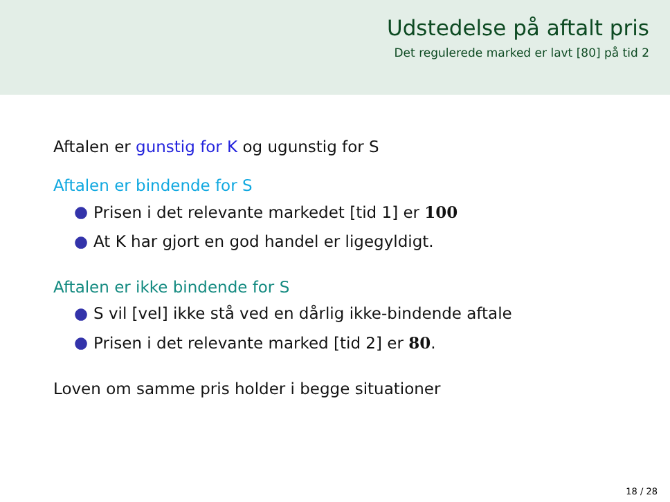Udstedelse på aftalt pris
Det regulerede marked er lavt [80] på tid 2
Aftalen er gunstig for K og ugunstig for S
Aftalen er bindende for S
● Prisen i det relevante markedet [tid 1] er 100
● At K har gjort en god handel er ligegyldigt.
Aftalen er ikke bindende for S
● S vil [vel] ikke stå ved en dårlig ikke-bindende aftale
● Prisen i det relevante marked [tid 2] er 80.
Loven om samme pris holder i begge situationer
18 / 28